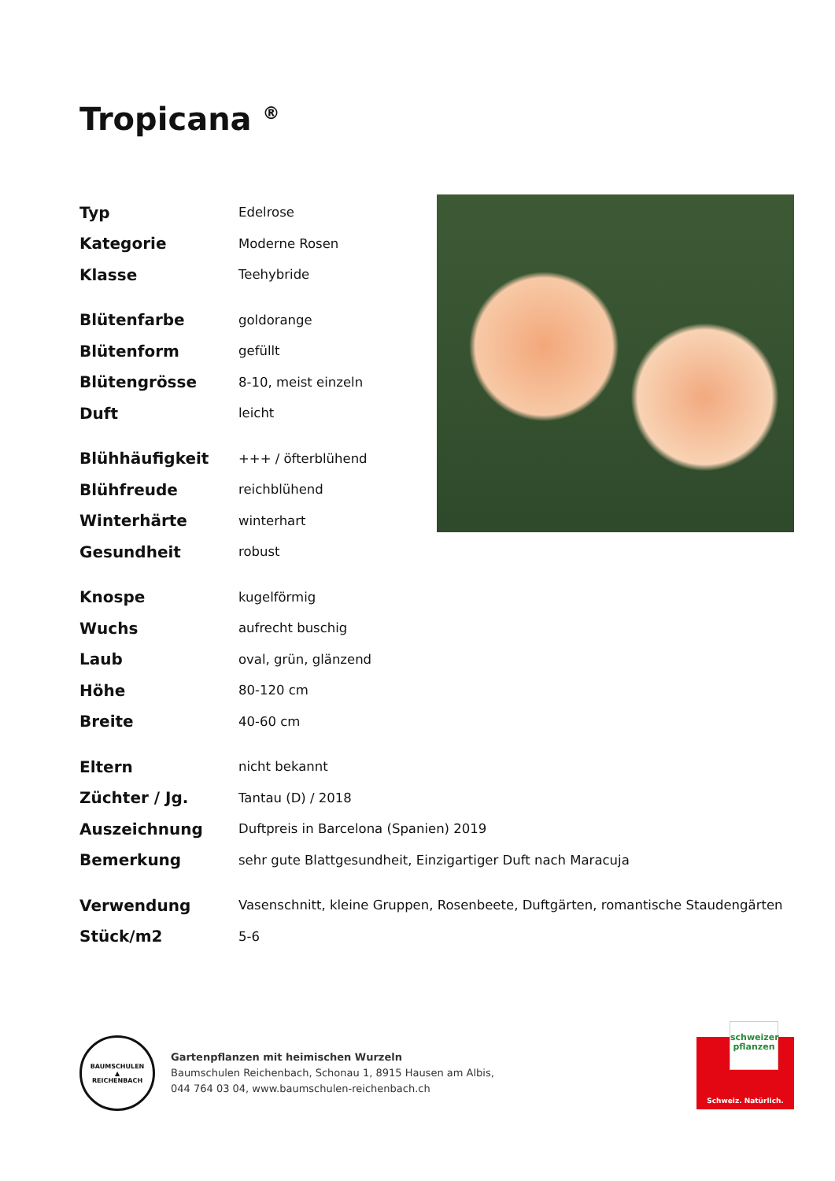Tropicana <sup>®</sup>
| Typ | Edelrose |
| Kategorie | Moderne Rosen |
| Klasse | Teehybride |
| Blütenfarbe | goldorange |
| Blütenform | gefüllt |
| Blütengrösse | 8-10, meist einzeln |
| Duft | leicht |
| Blühhäufigkeit | +++ / öfterblühend |
| Blühfreude | reichblühend |
| Winterhärte | winterhart |
| Gesundheit | robust |
| Knospe | kugelförmig |
| Wuchs | aufrecht buschig |
| Laub | oval, grün, glänzend |
| Höhe | 80-120 cm |
| Breite | 40-60 cm |
| Eltern | nicht bekannt |
| Züchter / Jg. | Tantau (D) / 2018 |
| Auszeichnung | Duftpreis in Barcelona (Spanien) 2019 |
| Bemerkung | sehr gute Blattgesundheit, Einzigartiger Duft nach Maracuja |
| Verwendung | Vasenschnitt, kleine Gruppen, Rosenbeete, Duftgärten, romantische Staudengärten |
| Stück/m2 | 5-6 |
BAUMSCHULEN
▲
REICHENBACH
Gartenpflanzen mit heimischen Wurzeln
Baumschulen Reichenbach, Schonau 1, 8915 Hausen am Albis,
044 764 03 04, www.baumschulen-reichenbach.ch
schweizer
pflanzen
Schweiz. Natürlich.